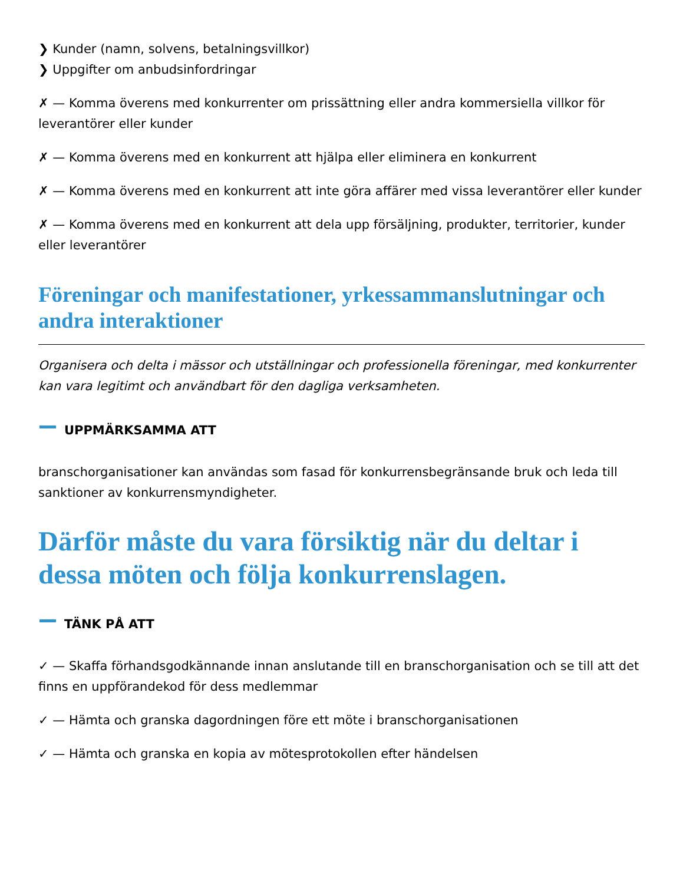❯ Kunder (namn, solvens, betalningsvillkor)
❯ Uppgifter om anbudsinfordringar
✗ — Komma överens med konkurrenter om prissättning eller andra kommersiella villkor för leverantörer eller kunder
✗ — Komma överens med en konkurrent att hjälpa eller eliminera en konkurrent
✗ — Komma överens med en konkurrent att inte göra affärer med vissa leverantörer eller kunder
✗ — Komma överens med en konkurrent att dela upp försäljning, produkter, territorier, kunder eller leverantörer
Föreningar och manifestationer, yrkessammanslutningar och andra interaktioner
Organisera och delta i mässor och utställningar och professionella föreningar, med konkurrenter kan vara legitimt och användbart för den dagliga verksamheten.
UPPMÄRKSAMMA ATT
branschorganisationer kan användas som fasad för konkurrensbegränsande bruk och leda till sanktioner av konkurrensmyndigheter.
Därför måste du vara försiktig när du deltar i dessa möten och följa konkurrenslagen.
TÄNK PÅ ATT
✓ — Skaffa förhandsgodkännande innan anslutande till en branschorganisation och se till att det finns en uppförandekod för dess medlemmar
✓ — Hämta och granska dagordningen före ett möte i branschorganisationen
✓ — Hämta och granska en kopia av mötesprotokollen efter händelsen